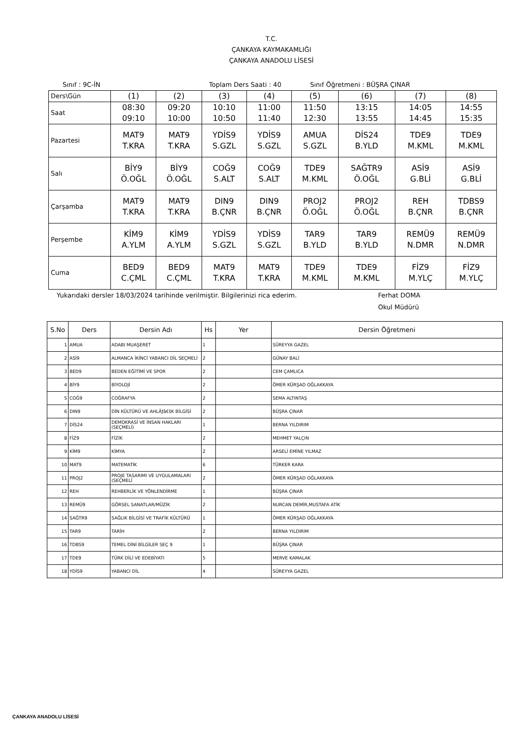T.C.
ÇANKAYA KAYMAKAMLIĞI
ÇANKAYA ANADOLU LİSESİ
Sınıf : 9C-İN Toplam Ders Saati : 40 Sınıf Öğretmeni : BÜŞRA ÇINAR
| Ders\Gün | (1) | (2) | (3) | (4) | (5) | (6) | (7) | (8) |
| Saat | 08:30 09:10 | 09:20 10:00 | 10:10 10:50 | 11:00 11:40 | 11:50 12:30 | 13:15 13:55 | 14:05 14:45 | 14:55 15:35 |
| Pazartesi | MAT9 T.KRA | MAT9 T.KRA | YDİS9 S.GZL | YDİS9 S.GZL | AMUA S.GZL | DİS24 B.YLD | TDE9 M.KML | TDE9 M.KML |
| Salı | BİY9 Ö.OĞL | BİY9 Ö.OĞL | COĞ9 S.ALT | COĞ9 S.ALT | TDE9 M.KML | SAĞTR9 Ö.OĞL | ASİ9 G.BLİ | ASİ9 G.BLİ |
| Çarşamba | MAT9 T.KRA | MAT9 T.KRA | DIN9 B.ÇNR | DIN9 B.ÇNR | PROJ2 Ö.OĞL | PROJ2 Ö.OĞL | REH B.ÇNR | TDBS9 B.ÇNR |
| Perşembe | KİM9 A.YLM | KİM9 A.YLM | YDİS9 S.GZL | YDİS9 S.GZL | TAR9 B.YLD | TAR9 B.YLD | REMÜ9 N.DMR | REMÜ9 N.DMR |
| Cuma | BED9 C.ÇML | BED9 C.ÇML | MAT9 T.KRA | MAT9 T.KRA | TDE9 M.KML | TDE9 M.KML | FİZ9 M.YLÇ | FİZ9 M.YLÇ |
Yukarıdaki dersler 18/03/2024 tarihinde verilmiştir. Bilgilerinizi rica ederim. Ferhat DOMA
Okul Müdürü
| S.No | Ders | Dersin Adı | Hs | Yer | Dersin Öğretmeni |
| --- | --- | --- | --- | --- | --- |
| 1 | AMUA | ADABI MUAŞERET | 1 | | SÜREYYA GAZEL |
| 2 | ASİ9 | ALMANCA İKİNCİ YABANCI DİL SEÇMELİ | 2 | | GÜNAY BALİ |
| 3 | BED9 | BEDEN EĞİTİMİ VE SPOR | 2 | | CEM ÇAMLICA |
| 4 | BİY9 | BİYOLOJİ | 2 | | ÖMER KÜRŞAD OĞLAKKAYA |
| 5 | COĞ9 | COĞRAFYA | 2 | | SEMA ALTINTAŞ |
| 6 | DIN9 | DİN KÜLTÜRÜ VE AHLÃƒâ€šK BİLGİSİ | 2 | | BÜŞRA ÇINAR |
| 7 | DİS24 | DEMOKRASİ VE İNSAN HAKLARI (SEÇMELİ) | 1 | | BERNA YILDIRIM |
| 8 | FİZ9 | FİZİK | 2 | | MEHMET YALÇIN |
| 9 | KİM9 | KİMYA | 2 | | ARSELİ EMİNE YILMAZ |
| 10 | MAT9 | MATEMATİK | 6 | | TÜRKER KARA |
| 11 | PROJ2 | PROJE TASARIMI VE UYGULAMALARI (SEÇMELİ | 2 | | ÖMER KÜRŞAD OĞLAKKAYA |
| 12 | REH | REHBERLİK VE YÖNLENDİRME | 1 | | BÜŞRA ÇINAR |
| 13 | REMÜ9 | GÖRSEL SANATLAR/MÜZİK | 2 | | NURCAN DEMİR,MUSTAFA ATİK |
| 14 | SAĞTR9 | SAĞLIK BİLGİSİ VE TRAFİK KÜLTÜRÜ | 1 | | ÖMER KÜRŞAD OĞLAKKAYA |
| 15 | TAR9 | TARİH | 2 | | BERNA YILDIRIM |
| 16 | TDBS9 | TEMEL DİNİ BİLGİLER SEÇ 9 | 1 | | BÜŞRA ÇINAR |
| 17 | TDE9 | TÜRK DİLİ VE EDEBİYATI | 5 | | MERVE KAMALAK |
| 18 | YDİS9 | YABANCI DİL | 4 | | SÜREYYA GAZEL |
ÇANKAYA ANADOLU LİSESİ